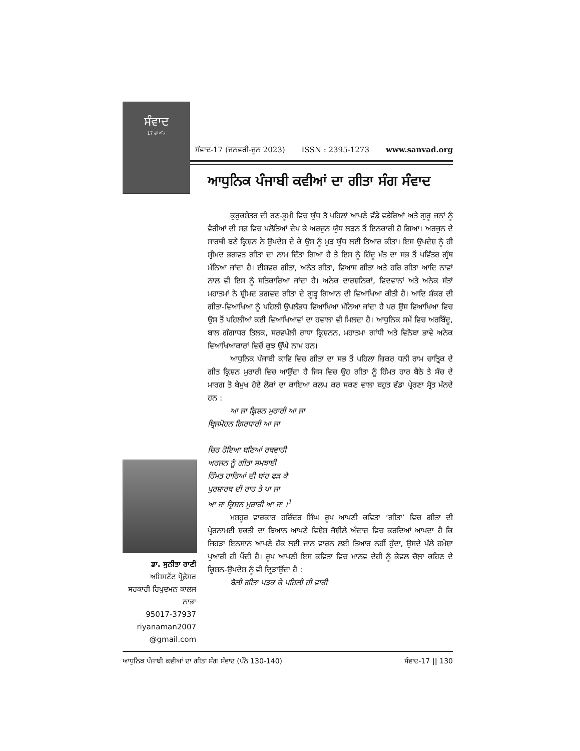ਸੰਵਾਦ
17 ਵਾਂ ਅੰਕ
ਸੰਵਾਦ-17 (ਜਨਵਰੀ-ਜੂਨ 2023) ISSN : 2395-1273 www.sanvad.org
ਆਧੁਨਿਕ ਪੰਜਾਬੀ ਕਵੀਆਂ ਦਾ ਗੀਤਾ ਸੰਗ ਸੰਵਾਦ
ਕੁਰੁਕਸ਼ੇਤਰ ਦੀ ਰਣ-ਭੂਮੀ ਵਿਚ ਯੁੱਧ ਤੋ ਪਹਿਲਾਂ ਆਪਣੇ ਵੱਡੇ ਵਡੇਰਿਆਂ ਅਤੇ ਗੁਰੂ ਜਨਾਂ ਨੂੰ ਵੈਰੀਆਂ ਦੀ ਸਫ਼ ਵਿਚ ਖਲੋਤਿਆਂ ਦੇਖ ਕੇ ਅਰਜੁਨ ਯੁੱਧ ਲੜਨ ਤੋਂ ਇਨਕਾਰੀ ਹੋ ਗਿਆ। ਅਰਜੁਨ ਦੇ ਸਾਰਥੀ ਬਣੇ ਕ੍ਰਿਸ਼ਨ ਨੇ ਉਪਦੇਸ਼ ਦੇ ਕੇ ਉਸ ਨੂੰ ਮੁੜ ਯੁੱਧ ਲਈ ਤਿਆਰ ਕੀਤਾ। ਇਸ ਉਪਦੇਸ਼ ਨੂੰ ਹੀ ਸ਼੍ਰੀਮਦ ਭਗਵਤ ਗੀਤਾ ਦਾ ਨਾਮ ਦਿੱਤਾ ਗਿਆ ਹੈ ਤੇ ਇਸ ਨੂੰ ਹਿੰਦੂ ਮੱਤ ਦਾ ਸਭ ਤੋਂ ਪਵਿੱਤਰ ਗ੍ਰੰਥ ਮੰਨਿਆ ਜਾਂਦਾ ਹੈ। ਈਸ਼ਵਰ ਗੀਤਾ, ਅਨੰਤ ਗੀਤਾ, ਵਿਆਸ ਗੀਤਾ ਅਤੇ ਹਰਿ ਗੀਤਾ ਆਦਿ ਨਾਵਾਂ ਨਾਲ ਵੀ ਇਸ ਨੂੰ ਸਤਿਕਾਰਿਆ ਜਾਂਦਾ ਹੈ। ਅਨੇਕ ਦਾਰਸ਼ਨਿਕਾਂ, ਵਿਦਵਾਨਾਂ ਅਤੇ ਅਨੇਕ ਸੰਤਾਂ ਮਹਾਤਮਾਂ ਨੇ ਸ਼੍ਰੀਮਦ ਭਗਵਦ ਗੀਤਾ ਦੇ ਗੂੜ੍ਹ ਗਿਆਨ ਦੀ ਵਿਆਖਿਆ ਕੀਤੀ ਹੈ। ਆਦਿ ਸ਼ੰਕਰ ਦੀ ਗੀਤਾ-ਵਿਆਖਿਆ ਨੂੰ ਪਹਿਲੀ ਉਪਲੱਭਧ ਵਿਆਖਿਆ ਮੰਨਿਆ ਜਾਂਦਾ ਹੈ ਪਰ ਉਸ ਵਿਆਖਿਆ ਵਿਚ ਉਸ ਤੋਂ ਪਹਿਲੀਆਂ ਕਈ ਵਿਆਖਿਆਵਾਂ ਦਾ ਹਵਾਲਾ ਵੀ ਮਿਲਦਾ ਹੈ। ਆਧੁਨਿਕ ਸਮੇਂ ਵਿਚ ਅਰਬਿੰਦੂ, ਬਾਲ ਗੰਗਾਧਰ ਤਿਲਕ, ਸਰਵਪੱਲੀ ਰਾਧਾ ਕ੍ਰਿਸ਼ਨਨ, ਮਹਾਤਮਾ ਗਾਂਧੀ ਅਤੇ ਵਿਨੋਬਾ ਭਾਵੇ ਅਨੇਕ ਵਿਆਖਿਆਕਾਰਾਂ ਵਿਚੋਂ ਕੁਝ ਉੱਘੇ ਨਾਮ ਹਨ।
ਆਧੁਨਿਕ ਪੰਜਾਬੀ ਕਾਵਿ ਵਿਚ ਗੀਤਾ ਦਾ ਸਭ ਤੋਂ ਪਹਿਲਾ ਜ਼ਿਕਰ ਧਨੀ ਰਾਮ ਚਾਤ੍ਰਿਕ ਦੇ ਗੀਤ ਕ੍ਰਿਸ਼ਨ ਮੁਰਾਰੀ ਵਿਚ ਆਉਂਦਾ ਹੈ ਜਿਸ ਵਿਚ ਉਹ ਗੀਤਾ ਨੂੰ ਹਿੰਮਤ ਹਾਰ ਬੈਠੇ ਤੇ ਸੱਚ ਦੇ ਮਾਰਗ ਤੋ ਬੇਮੁਖ ਹੋਏ ਲੋਕਾਂ ਦਾ ਕਾਇਆ ਕਲਪ ਕਰ ਸਕਣ ਵਾਲਾ ਬਹੁਤ ਵੱਡਾ ਪ੍ਰੇਰਣਾ ਸ੍ਰੋਤ ਮੰਨਦੇ ਹਨ :
ਆ ਜਾ ਕ੍ਰਿਸ਼ਨ ਮੁਰਾਰੀ ਆ ਜਾ
ਬ੍ਰਿਜਮੋਹਨ ਗਿਰਧਾਰੀ ਆ ਜਾ
ਚਿਰ ਹੋਇਆ ਬਣਿਆਂ ਰਥਵਾਹੀ
ਅਰਜਨ ਨੂੰ ਗੀਤਾ ਸਮਝਾਈ
ਹਿੰਮਤ ਹਾਰਿਆਂ ਦੀ ਬਾਂਹ ਫੜ ਕੇ
ਪੁਰਸ਼ਾਰਥ ਦੀ ਰਾਹ ਤੇ ਪਾ ਜਾ
ਆ ਜਾ ਕ੍ਰਿਸ਼ਨ ਮੁਰਾਰੀ ਆ ਜਾ ।<sup>1</sup>
ਮਸ਼ਹੂਰ ਵਾਰਕਾਰ ਹਰਿੰਦਰ ਸਿੰਘ ਰੂਪ ਆਪਣੀ ਕਵਿਤਾ ‘ਗੀਤਾ’ ਵਿਚ ਗੀਤਾ ਦੀ ਪ੍ਰੇਰਨਾਮਈ ਸ਼ਕਤੀ ਦਾ ਬਿਆਨ ਆਪਣੇ ਵਿਸ਼ੇਸ਼ ਜੋਸ਼ੀਲੇ ਅੰਦਾਜ਼ ਵਿਚ ਕਰਦਿਆਂ ਆਖਦਾ ਹੈ ਕਿ ਜਿਹੜਾ ਇਨਸਾਨ ਆਪਣੇ ਹੱਕ ਲਈ ਜਾਨ ਵਾਰਨ ਲਈ ਤਿਆਰ ਨਹੀਂ ਹੁੰਦਾ, ਉਸਦੇ ਪੱਲੇ ਹਮੇਸ਼ਾ ਖੁਆਰੀ ਹੀ ਪੈਂਦੀ ਹੈ। ਰੂਪ ਆਪਣੀ ਇਸ ਕਵਿਤਾ ਵਿਚ ਮਾਨਵ ਦੇਹੀ ਨੂੰ ਕੇਵਲ ਚੋਲ਼ਾ ਕਹਿਣ ਦੇ ਕ੍ਰਿਸ਼ਨ-ਉਪਦੇਸ਼ ਨੂੰ ਵੀ ਦ੍ਰਿੜਾਉਂਦਾ ਹੈ :
ਬੋਲੀ ਗੀਤਾ ਖੜਕ ਕੇ ਪਹਿਲੀ ਹੀ ਵਾਰੀ
ਡਾ. ਸੁਨੀਤਾ ਰਾਣੀ
ਅਸਿਸਟੈਂਟ ਪ੍ਰੋਫ਼ੈਸਰ
ਸਰਕਾਰੀ ਰਿਪੁਦਮਨ ਕਾਲਜ ਨਾਭਾ
95017-37937
riyanaman2007 @gmail.com
ਆਧੁਨਿਕ ਪੰਜਾਬੀ ਕਵੀਆਂ ਦਾ ਗੀਤਾ ਸੰਗ ਸੰਵਾਦ (ਪੰਨੇ 130-140) ਸੰਵਾਦ-17 || 130